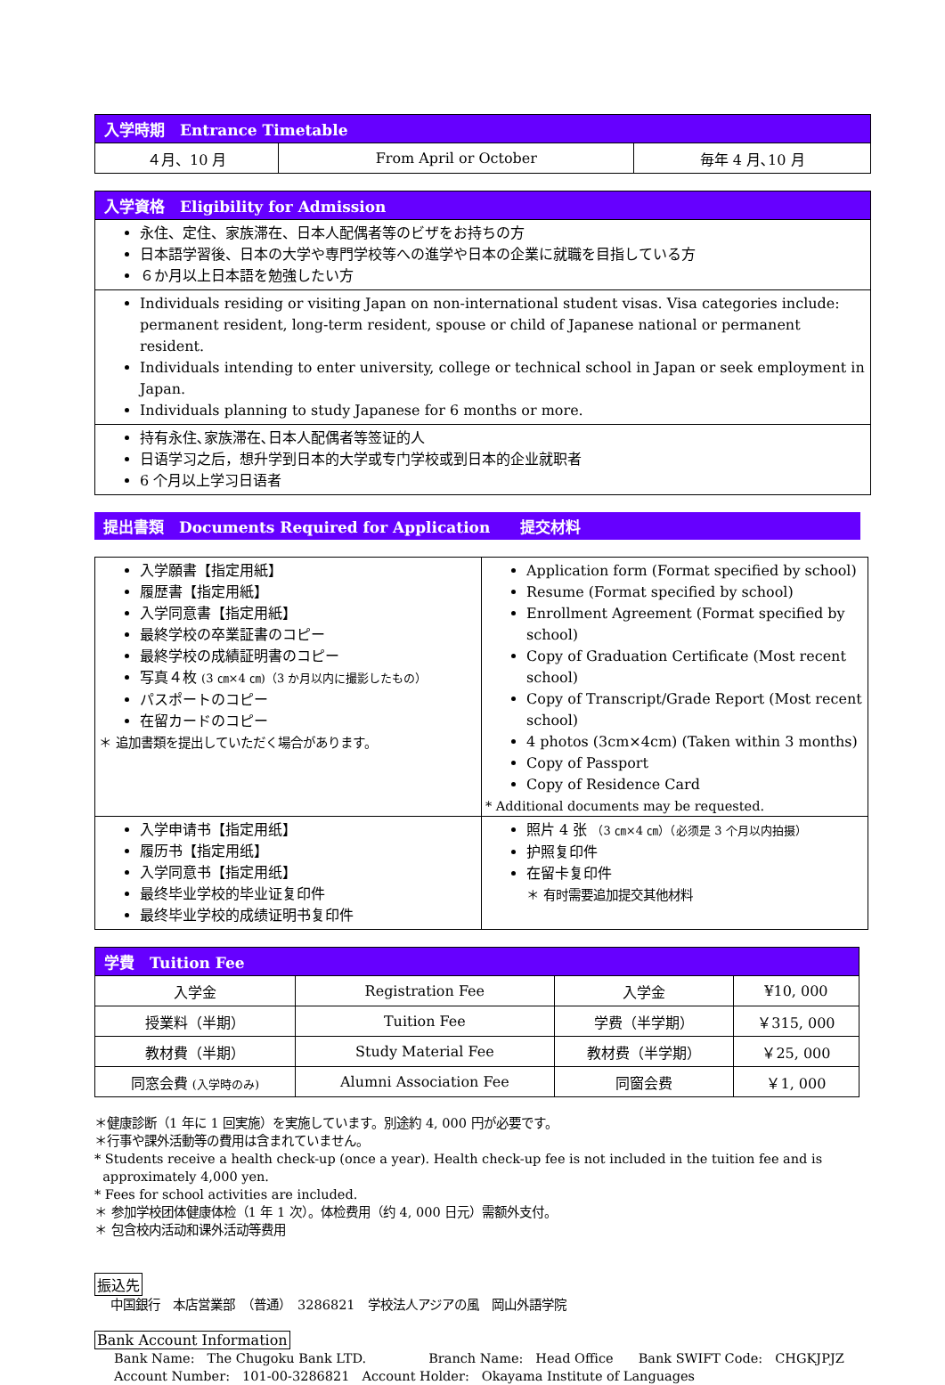| 入学時期 Entrance Timetable | | |
| --- | --- | --- |
| ４月、10 月 | From April or October | 毎年 4 月､10 月 |
| 入学資格 Eligibility for Admission |
| --- |
| 永住、定住、家族滞在、日本人配偶者等のビザをお持ちの方 日本語学習後、日本の大学や専門学校等への進学や日本の企業に就職を目指している方 ６か月以上日本語を勉強したい方 |
| Individuals residing or visiting Japan on non-international student visas. Visa categories include: permanent resident, long-term resident, spouse or child of Japanese national or permanent resident. Individuals intending to enter university, college or technical school in Japan or seek employment in Japan. Individuals planning to study Japanese for 6 months or more. |
| 持有永住､家族滞在､日本人配偶者等签证的人 日语学习之后，想升学到日本的大学或专门学校或到日本的企业就职者 6 个月以上学习日语者 |
提出書類　Documents Required for Application　　提交材料
| 入学願書【指定用紙】 履歴書【指定用紙】 入学同意書【指定用紙】 最終学校の卒業証書のコピー 最終学校の成績証明書のコピー 写真４枚 (3 ㎝×4 ㎝)（3 か月以内に撮影したもの） パスポートのコピー 在留カードのコピー ＊ 追加書類を提出していただく場合があります。 | Application form (Format specified by school) Resume (Format specified by school) Enrollment Agreement (Format specified by school) Copy of Graduation Certificate (Most recent school) Copy of Transcript/Grade Report (Most recent school) 4 photos (3cm×4cm) (Taken within 3 months) Copy of Passport Copy of Residence Card * Additional documents may be requested. |
| 入学申请书【指定用纸】 履历书【指定用纸】 入学同意书【指定用纸】 最终毕业学校的毕业证复印件 最终毕业学校的成绩证明书复印件 | 照片 4 张 （3 ㎝×4 ㎝）（必须是 3 个月以内拍摄） 护照复印件 在留卡复印件 ＊ 有时需要追加提交其他材料 |
| 学費 Tuition Fee | | | |
| --- | --- | --- | --- |
| 入学金 | Registration Fee | 入学金 | ¥10, 000 |
| 授業料（半期） | Tuition Fee | 学费（半学期） | ￥315, 000 |
| 教材費（半期） | Study Material Fee | 教材费（半学期） | ￥25, 000 |
| 同窓会費 (入学時のみ) | Alumni Association Fee | 同窗会费 | ￥1, 000 |
＊健康診断（1 年に 1 回実施）を実施しています。別途約 4, 000 円が必要です。
＊行事や課外活動等の費用は含まれていません。
* Students receive a health check-up (once a year). Health check-up fee is not included in the tuition fee and is
approximately 4,000 yen.
* Fees for school activities are included.
＊ 参加学校团体健康体检（1 年 1 次）。体检费用（约 4, 000 日元）需额外支付。
＊ 包含校内活动和课外活动等费用
振込先
中国銀行　本店営業部　（普通）　3286821　学校法人アジアの風　岡山外語学院
Bank Account Information
Bank Name:　The Chugoku Bank LTD.　　　　　Branch Name:　Head Office　　Bank SWIFT Code:　CHGKJPJZ
Account Number:　101-00-3286821　Account Holder:　Okayama Institute of Languages